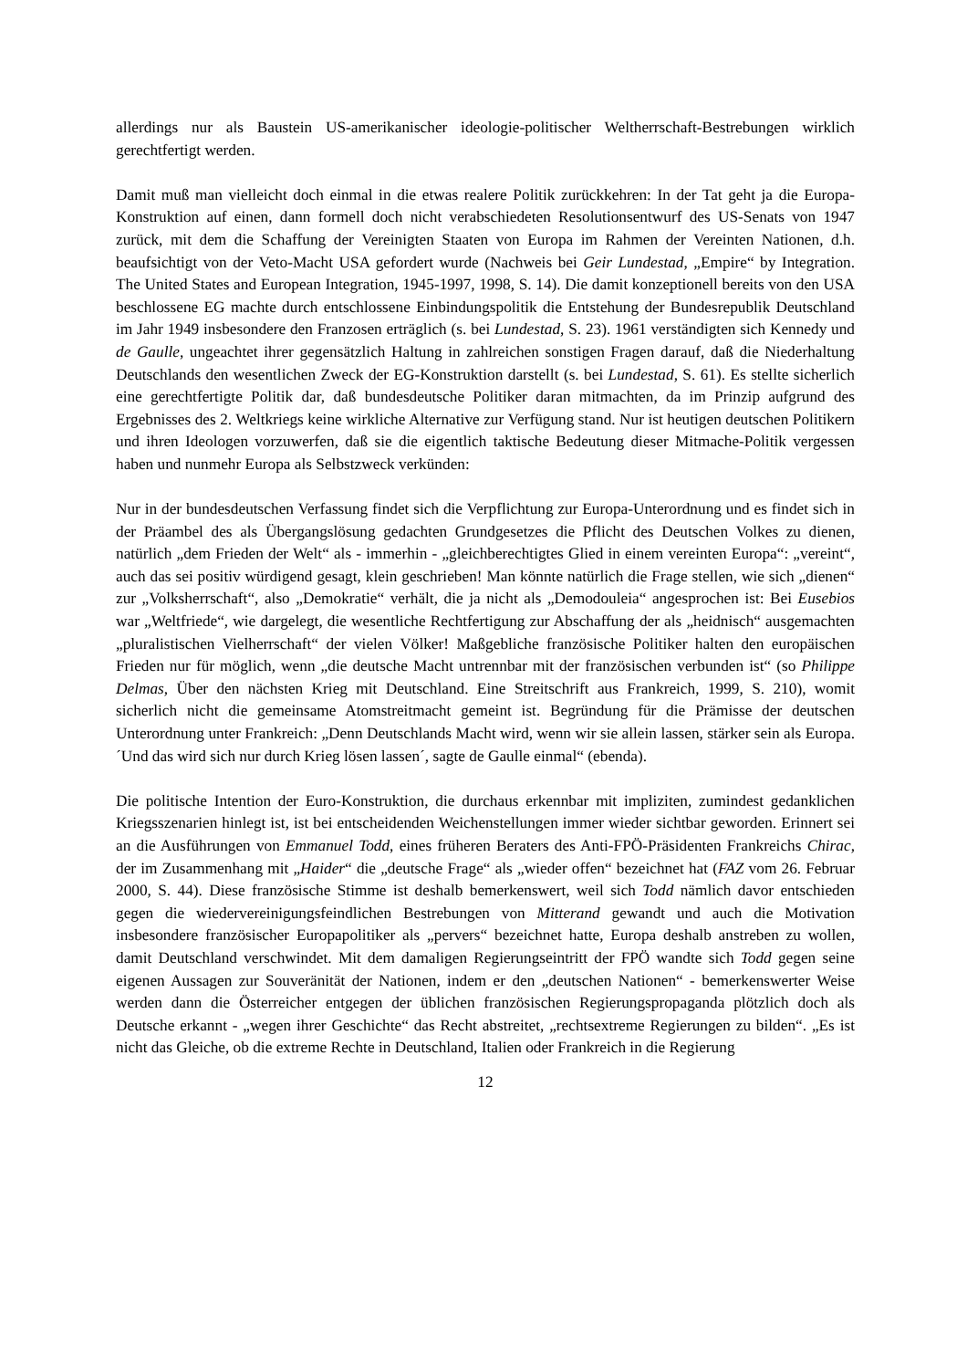allerdings nur als Baustein US-amerikanischer ideologie-politischer Weltherrschaft-Bestrebungen wirklich gerechtfertigt werden.
Damit muß man vielleicht doch einmal in die etwas realere Politik zurückkehren: In der Tat geht ja die Europa-Konstruktion auf einen, dann formell doch nicht verabschiedeten Resolutionsentwurf des US-Senats von 1947 zurück, mit dem die Schaffung der Vereinigten Staaten von Europa im Rahmen der Vereinten Nationen, d.h. beaufsichtigt von der Veto-Macht USA gefordert wurde (Nachweis bei Geir Lundestad, „Empire“ by Integration. The United States and European Integration, 1945-1997, 1998, S. 14). Die damit konzeptionell bereits von den USA beschlossene EG machte durch entschlossene Einbindungspolitik die Entstehung der Bundesrepublik Deutschland im Jahr 1949 insbesondere den Franzosen erträglich (s. bei Lundestad, S. 23). 1961 verständigten sich Kennedy und de Gaulle, ungeachtet ihrer gegensätzlich Haltung in zahlreichen sonstigen Fragen darauf, daß die Niederhaltung Deutschlands den wesentlichen Zweck der EG-Konstruktion darstellt (s. bei Lundestad, S. 61). Es stellte sicherlich eine gerechtfertigte Politik dar, daß bundesdeutsche Politiker daran mitmachten, da im Prinzip aufgrund des Ergebnisses des 2. Weltkriegs keine wirkliche Alternative zur Verfügung stand. Nur ist heutigen deutschen Politikern und ihren Ideologen vorzuwerfen, daß sie die eigentlich taktische Bedeutung dieser Mitmache-Politik vergessen haben und nunmehr Europa als Selbstzweck verkünden:
Nur in der bundesdeutschen Verfassung findet sich die Verpflichtung zur Europa-Unterordnung und es findet sich in der Präambel des als Übergangslösung gedachten Grundgesetzes die Pflicht des Deutschen Volkes zu dienen, natürlich „dem Frieden der Welt“ als - immerhin - „gleichberechtigtes Glied in einem vereinten Europa“: „vereint“, auch das sei positiv würdigend gesagt, klein geschrieben! Man könnte natürlich die Frage stellen, wie sich „dienen“ zur „Volksherrschaft“, also „Demokratie“ verhält, die ja nicht als „Demodouleia“ angesprochen ist: Bei Eusebios war „Weltfriede“, wie dargelegt, die wesentliche Rechtfertigung zur Abschaffung der als „heidnisch“ ausgemachten „pluralistischen Vielherrschaft“ der vielen Völker! Maßgebliche französische Politiker halten den europäischen Frieden nur für möglich, wenn „die deutsche Macht untrennbar mit der französischen verbunden ist“ (so Philippe Delmas, Über den nächsten Krieg mit Deutschland. Eine Streitschrift aus Frankreich, 1999, S. 210), womit sicherlich nicht die gemeinsame Atomstreitmacht gemeint ist. Begründung für die Prämisse der deutschen Unterordnung unter Frankreich: „Denn Deutschlands Macht wird, wenn wir sie allein lassen, stärker sein als Europa. ´Und das wird sich nur durch Krieg lösen lassen´, sagte de Gaulle einmal“ (ebenda).
Die politische Intention der Euro-Konstruktion, die durchaus erkennbar mit impliziten, zumindest gedanklichen Kriegsszenarien hinlegt ist, ist bei entscheidenden Weichenstellungen immer wieder sichtbar geworden. Erinnert sei an die Ausführungen von Emmanuel Todd, eines früheren Beraters des Anti-FPÖ-Präsidenten Frankreichs Chirac, der im Zusammenhang mit „Haider“ die „deutsche Frage“ als „wieder offen“ bezeichnet hat (FAZ vom 26. Februar 2000, S. 44). Diese französische Stimme ist deshalb bemerkenswert, weil sich Todd nämlich davor entschieden gegen die wiedervereinigungsfeindlichen Bestrebungen von Mitterand gewandt und auch die Motivation insbesondere französischer Europapolitiker als „pervers“ bezeichnet hatte, Europa deshalb anstreben zu wollen, damit Deutschland verschwindet. Mit dem damaligen Regierungseintritt der FPÖ wandte sich Todd gegen seine eigenen Aussagen zur Souveränität der Nationen, indem er den „deutschen Nationen“ - bemerkenswerter Weise werden dann die Österreicher entgegen der üblichen französischen Regierungspropaganda plötzlich doch als Deutsche erkannt - „wegen ihrer Geschichte“ das Recht abstreitet, „rechtsextreme Regierungen zu bilden“. „Es ist nicht das Gleiche, ob die extreme Rechte in Deutschland, Italien oder Frankreich in die Regierung
12